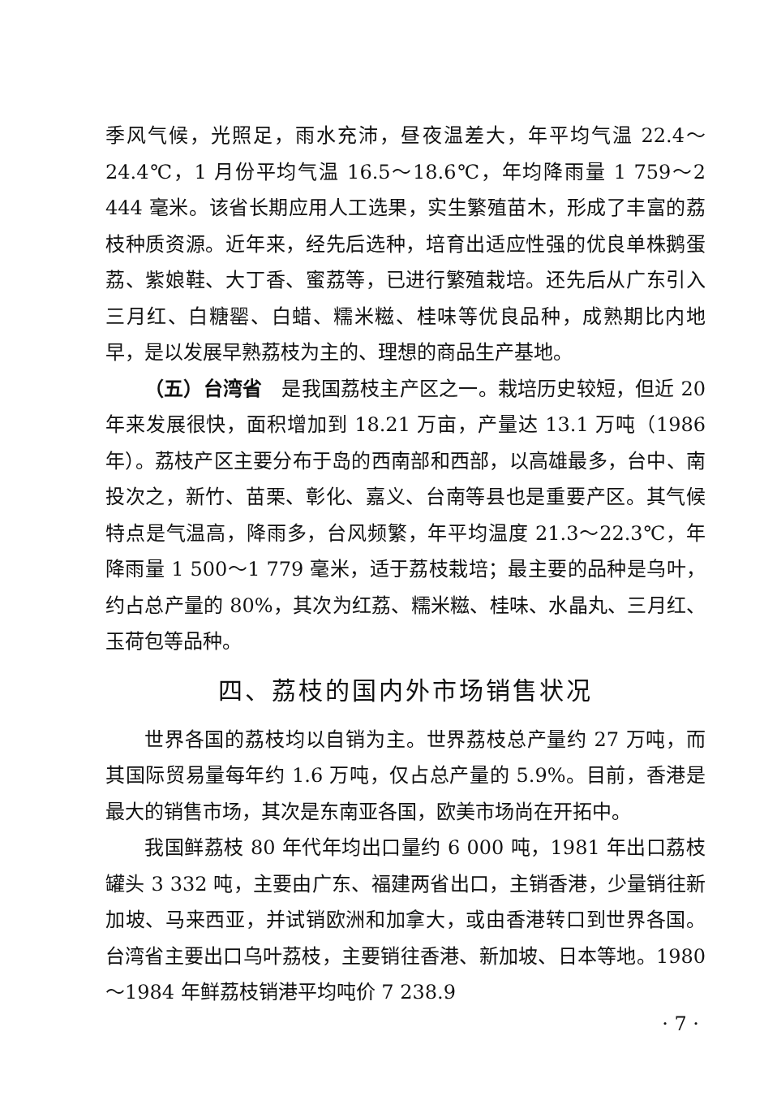季风气候，光照足，雨水充沛，昼夜温差大，年平均气温 22.4～24.4℃，1 月份平均气温 16.5～18.6℃，年均降雨量 1 759～2 444 毫米。该省长期应用人工选果，实生繁殖苗木，形成了丰富的荔枝种质资源。近年来，经先后选种，培育出适应性强的优良单株鹅蛋荔、紫娘鞋、大丁香、蜜荔等，已进行繁殖栽培。还先后从广东引入三月红、白糖罂、白蜡、糯米糍、桂味等优良品种，成熟期比内地早，是以发展早熟荔枝为主的、理想的商品生产基地。
（五）台湾省　是我国荔枝主产区之一。栽培历史较短，但近 20 年来发展很快，面积增加到 18.21 万亩，产量达 13.1 万吨（1986 年）。荔枝产区主要分布于岛的西南部和西部，以高雄最多，台中、南投次之，新竹、苗栗、彰化、嘉义、台南等县也是重要产区。其气候特点是气温高，降雨多，台风频繁，年平均温度 21.3～22.3℃，年降雨量 1 500～1 779 毫米，适于荔枝栽培；最主要的品种是乌叶，约占总产量的 80%，其次为红荔、糯米糍、桂味、水晶丸、三月红、玉荷包等品种。
四、荔枝的国内外市场销售状况
世界各国的荔枝均以自销为主。世界荔枝总产量约 27 万吨，而其国际贸易量每年约 1.6 万吨，仅占总产量的 5.9%。目前，香港是最大的销售市场，其次是东南亚各国，欧美市场尚在开拓中。
我国鲜荔枝 80 年代年均出口量约 6 000 吨，1981 年出口荔枝罐头 3 332 吨，主要由广东、福建两省出口，主销香港，少量销往新加坡、马来西亚，并试销欧洲和加拿大，或由香港转口到世界各国。台湾省主要出口乌叶荔枝，主要销往香港、新加坡、日本等地。1980～1984 年鲜荔枝销港平均吨价 7 238.9
· 7 ·